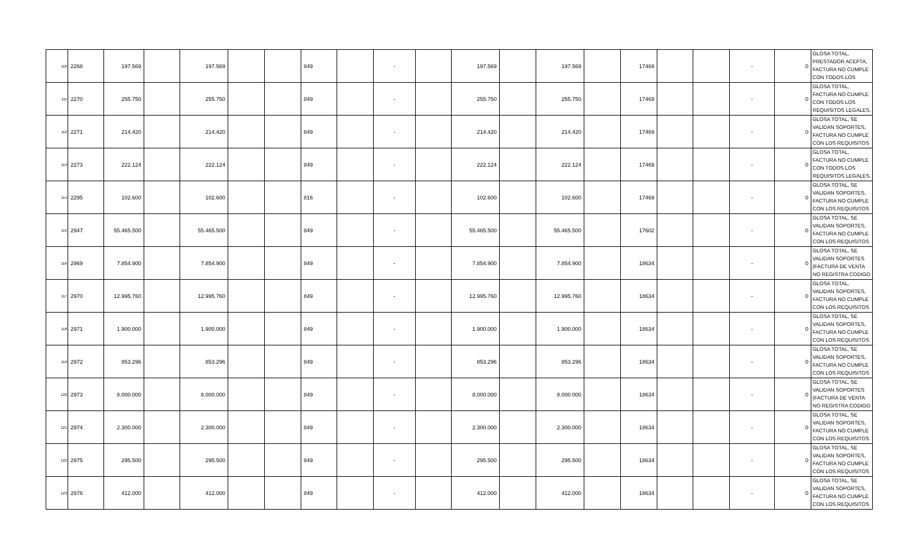| 110 | 2268 | 197.569 | | 197.569 | | | 849 | | - | | 197.569 | | 197.569 | | 17469 | | | - | 0 | GLOSA TOTAL, PRESTADOR ACEPTA, FACTURA NO CUMPLE CON TODOS LOS |
| 111 | 2270 | 255.750 | | 255.750 | | | 849 | | - | | 255.750 | | 255.750 | | 17469 | | | - | 0 | GLOSA TOTAL, FACTURA NO CUMPLE CON TODOS LOS REQUISITOS LEGALES, |
| 112 | 2271 | 214.420 | | 214.420 | | | 849 | | - | | 214.420 | | 214.420 | | 17469 | | | - | 0 | GLOSA TOTAL, SE VALIDAN SOPORTES, FACTURA NO CUMPLE CON LOS REQUISITOS |
| 113 | 2273 | 222.124 | | 222.124 | | | 849 | | - | | 222.124 | | 222.124 | | 17469 | | | - | 0 | GLOSA TOTAL, FACTURA NO CUMPLE CON TODOS LOS REQUISITOS LEGALES, |
| 114 | 2295 | 102.600 | | 102.600 | | | 816 | | - | | 102.600 | | 102.600 | | 17469 | | | - | 0 | GLOSA TOTAL, SE VALIDAN SOPORTES, FACTURA NO CUMPLE CON LOS REQUISITOS |
| 115 | 2947 | 55.465.500 | | 55.465.500 | | | 849 | | - | | 55.465.500 | | 55.465.500 | | 17602 | | | - | 0 | GLOSA TOTAL, SE VALIDAN SOPORTES, FACTURA NO CUMPLE CON LOS REQUISITOS |
| 116 | 2969 | 7.854.900 | | 7.854.900 | | | 849 | | - | | 7.854.900 | | 7.854.900 | | 18634 | | | - | 0 | GLOSA TOTAL, SE VALIDAN SOPORTES (FACTURA DE VENTA NO REGISTRA CODIGO |
| 117 | 2970 | 12.995.760 | | 12.995.760 | | | 849 | | - | | 12.995.760 | | 12.995.760 | | 18634 | | | - | 0 | GLOSA TOTAL, VALIDAN SOPORTES, FACTURA NO CUMPLE CON LOS REQUISITOS |
| 118 | 2971 | 1.900.000 | | 1.900.000 | | | 849 | | - | | 1.900.000 | | 1.900.000 | | 18634 | | | - | 0 | GLOSA TOTAL, SE VALIDAN SOPORTES, FACTURA NO CUMPLE CON LOS REQUISITOS |
| 119 | 2972 | 853.296 | | 853.296 | | | 849 | | - | | 853.296 | | 853.296 | | 18634 | | | - | 0 | GLOSA TOTAL, SE VALIDAN SOPORTES, FACTURA NO CUMPLE CON LOS REQUISITOS |
| 120 | 2973 | 8.000.000 | | 8.000.000 | | | 849 | | - | | 8.000.000 | | 8.000.000 | | 18634 | | | - | 0 | GLOSA TOTAL, SE VALIDAN SOPORTES (FACTURA DE VENTA NO REGISTRA CODIGO |
| 121 | 2974 | 2.300.000 | | 2.300.000 | | | 849 | | - | | 2.300.000 | | 2.300.000 | | 18634 | | | - | 0 | GLOSA TOTAL, SE VALIDAN SOPORTES, FACTURA NO CUMPLE CON LOS REQUISITOS |
| 122 | 2975 | 295.500 | | 295.500 | | | 849 | | - | | 295.500 | | 295.500 | | 18634 | | | - | 0 | GLOSA TOTAL, SE VALIDAN SOPORTES, FACTURA NO CUMPLE CON LOS REQUISITOS |
| 123 | 2976 | 412.000 | | 412.000 | | | 849 | | - | | 412.000 | | 412.000 | | 18634 | | | - | 0 | GLOSA TOTAL, SE VALIDAN SOPORTES, FACTURA NO CUMPLE CON LOS REQUISITOS |